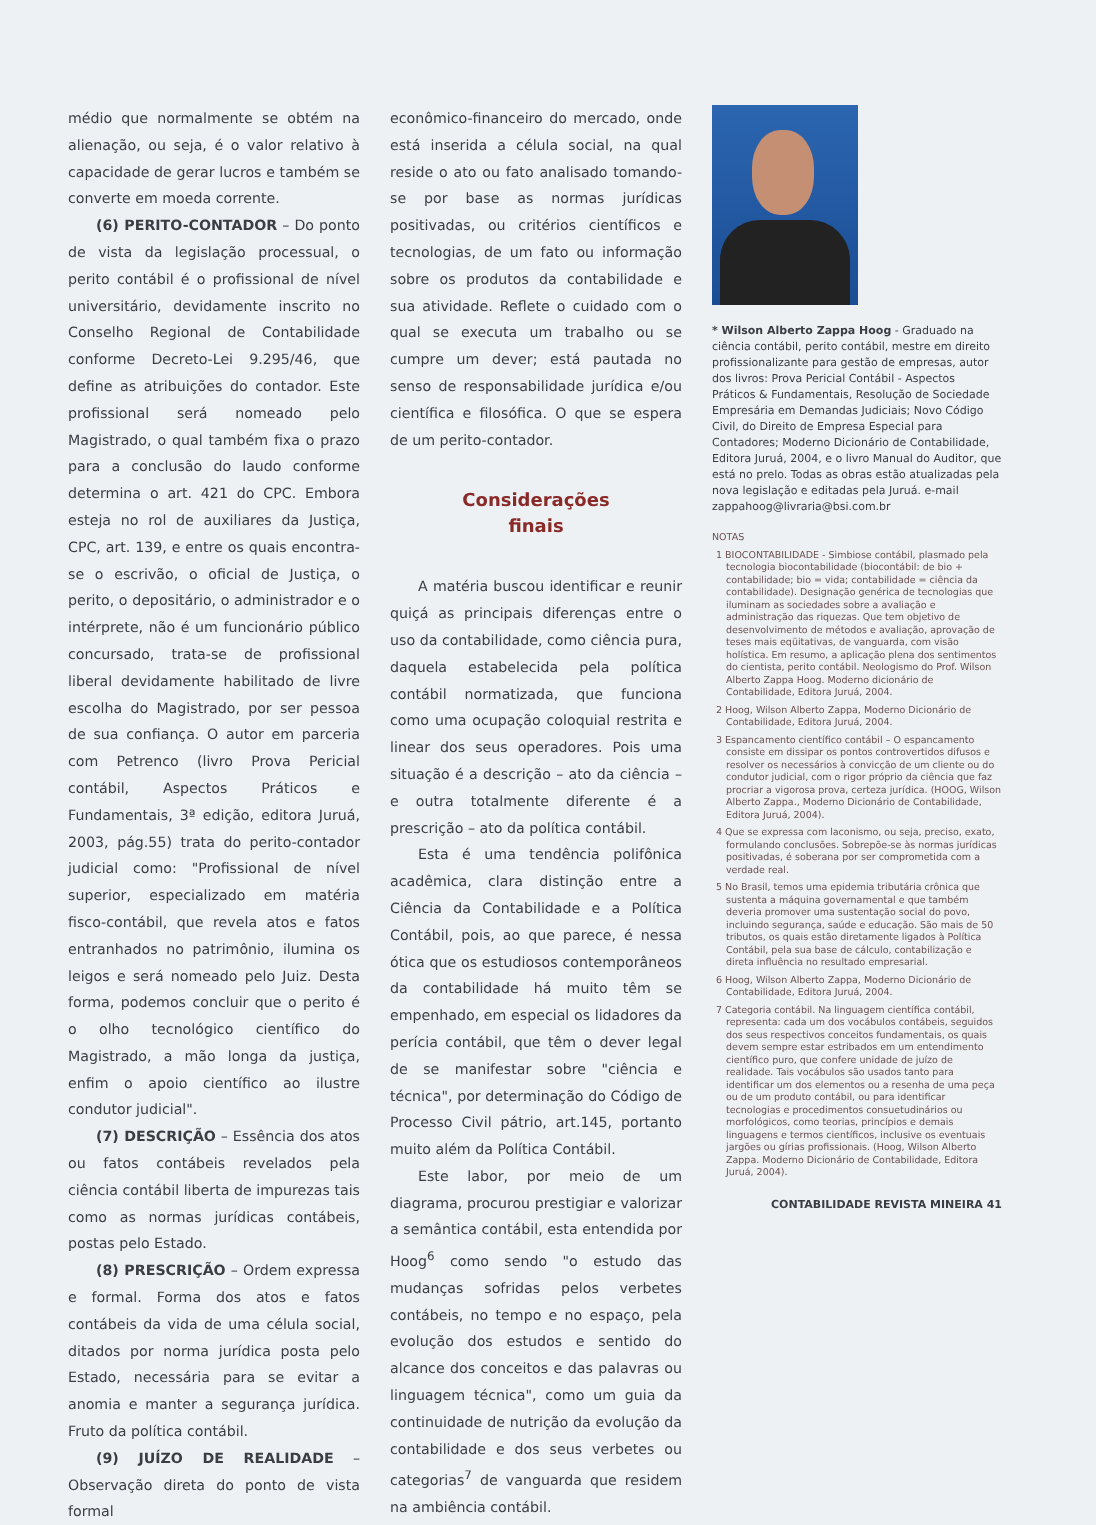médio que normalmente se obtém na alienação, ou seja, é o valor relativo à capacidade de gerar lucros e também se converte em moeda corrente.
(6) PERITO-CONTADOR – Do ponto de vista da legislação processual, o perito contábil é o profissional de nível universitário, devidamente inscrito no Conselho Regional de Contabilidade conforme Decreto-Lei 9.295/46, que define as atribuições do contador. Este profissional será nomeado pelo Magistrado, o qual também fixa o prazo para a conclusão do laudo conforme determina o art. 421 do CPC. Embora esteja no rol de auxiliares da Justiça, CPC, art. 139, e entre os quais encontra-se o escrivão, o oficial de Justiça, o perito, o depositário, o administrador e o intérprete, não é um funcionário público concursado, trata-se de profissional liberal devidamente habilitado de livre escolha do Magistrado, por ser pessoa de sua confiança. O autor em parceria com Petrenco (livro Prova Pericial contábil, Aspectos Práticos e Fundamentais, 3ª edição, editora Juruá, 2003, pág.55) trata do perito-contador judicial como: "Profissional de nível superior, especializado em matéria fisco-contábil, que revela atos e fatos entranhados no patrimônio, ilumina os leigos e será nomeado pelo Juiz. Desta forma, podemos concluir que o perito é o olho tecnológico científico do Magistrado, a mão longa da justiça, enfim o apoio científico ao ilustre condutor judicial".
(7) DESCRIÇÃO – Essência dos atos ou fatos contábeis revelados pela ciência contábil liberta de impurezas tais como as normas jurídicas contábeis, postas pelo Estado.
(8) PRESCRIÇÃO – Ordem expressa e formal. Forma dos atos e fatos contábeis da vida de uma célula social, ditados por norma jurídica posta pelo Estado, necessária para se evitar a anomia e manter a segurança jurídica. Fruto da política contábil.
(9) JUÍZO DE REALIDADE – Observação direta do ponto de vista formal
econômico-financeiro do mercado, onde está inserida a célula social, na qual reside o ato ou fato analisado tomando-se por base as normas jurídicas positivadas, ou critérios científicos e tecnologias, de um fato ou informação sobre os produtos da contabilidade e sua atividade. Reflete o cuidado com o qual se executa um trabalho ou se cumpre um dever; está pautada no senso de responsabilidade jurídica e/ou científica e filosófica. O que se espera de um perito-contador.
Considerações
finais
A matéria buscou identificar e reunir quiçá as principais diferenças entre o uso da contabilidade, como ciência pura, daquela estabelecida pela política contábil normatizada, que funciona como uma ocupação coloquial restrita e linear dos seus operadores. Pois uma situação é a descrição – ato da ciência – e outra totalmente diferente é a prescrição – ato da política contábil.
Esta é uma tendência polifônica acadêmica, clara distinção entre a Ciência da Contabilidade e a Política Contábil, pois, ao que parece, é nessa ótica que os estudiosos contemporâneos da contabilidade há muito têm se empenhado, em especial os lidadores da perícia contábil, que têm o dever legal de se manifestar sobre "ciência e técnica", por determinação do Código de Processo Civil pátrio, art.145, portanto muito além da Política Contábil.
Este labor, por meio de um diagrama, procurou prestigiar e valorizar a semântica contábil, esta entendida por Hoog<sup>6</sup> como sendo "o estudo das mudanças sofridas pelos verbetes contábeis, no tempo e no espaço, pela evolução dos estudos e sentido do alcance dos conceitos e das palavras ou linguagem técnica", como um guia da continuidade de nutrição da evolução da contabilidade e dos seus verbetes ou categorias<sup>7</sup> de vanguarda que residem na ambiência contábil.
* Wilson Alberto Zappa Hoog - Graduado na ciência contábil, perito contábil, mestre em direito profissionalizante para gestão de empresas, autor dos livros: Prova Pericial Contábil - Aspectos Práticos & Fundamentais, Resolução de Sociedade Empresária em Demandas Judiciais; Novo Código Civil, do Direito de Empresa Especial para Contadores; Moderno Dicionário de Contabilidade, Editora Juruá, 2004, e o livro Manual do Auditor, que está no prelo. Todas as obras estão atualizadas pela nova legislação e editadas pela Juruá. e-mail zappahoog@livraria@bsi.com.br
NOTAS
1 BIOCONTABILIDADE - Simbiose contábil, plasmado pela tecnologia biocontabilidade (biocontábil: de bio + contabilidade; bio = vida; contabilidade = ciência da contabilidade). Designação genérica de tecnologias que iluminam as sociedades sobre a avaliação e administração das riquezas. Que tem objetivo de desenvolvimento de métodos e avaliação, aprovação de teses mais eqüitativas, de vanguarda, com visão holística. Em resumo, a aplicação plena dos sentimentos do cientista, perito contábil. Neologismo do Prof. Wilson Alberto Zappa Hoog. Moderno dicionário de Contabilidade, Editora Juruá, 2004.
2 Hoog, Wilson Alberto Zappa, Moderno Dicionário de Contabilidade, Editora Juruá, 2004.
3 Espancamento científico contábil – O espancamento consiste em dissipar os pontos controvertidos difusos e resolver os necessários à convicção de um cliente ou do condutor judicial, com o rigor próprio da ciência que faz procriar a vigorosa prova, certeza jurídica. (HOOG, Wilson Alberto Zappa., Moderno Dicionário de Contabilidade, Editora Juruá, 2004).
4 Que se expressa com laconismo, ou seja, preciso, exato, formulando conclusões. Sobrepõe-se às normas jurídicas positivadas, é soberana por ser comprometida com a verdade real.
5 No Brasil, temos uma epidemia tributária crônica que sustenta a máquina governamental e que também deveria promover uma sustentação social do povo, incluindo segurança, saúde e educação. São mais de 50 tributos, os quais estão diretamente ligados à Política Contábil, pela sua base de cálculo, contabilização e direta influência no resultado empresarial.
6 Hoog, Wilson Alberto Zappa, Moderno Dicionário de Contabilidade, Editora Juruá, 2004.
7 Categoria contábil. Na linguagem científica contábil, representa: cada um dos vocábulos contábeis, seguidos dos seus respectivos conceitos fundamentais, os quais devem sempre estar estribados em um entendimento científico puro, que confere unidade de juízo de realidade. Tais vocábulos são usados tanto para identificar um dos elementos ou a resenha de uma peça ou de um produto contábil, ou para identificar tecnologias e procedimentos consuetudinários ou morfológicos, como teorias, princípios e demais linguagens e termos científicos, inclusive os eventuais jargões ou gírias profissionais. (Hoog, Wilson Alberto Zappa. Moderno Dicionário de Contabilidade, Editora Juruá, 2004).
CONTABILIDADE REVISTA MINEIRA 41